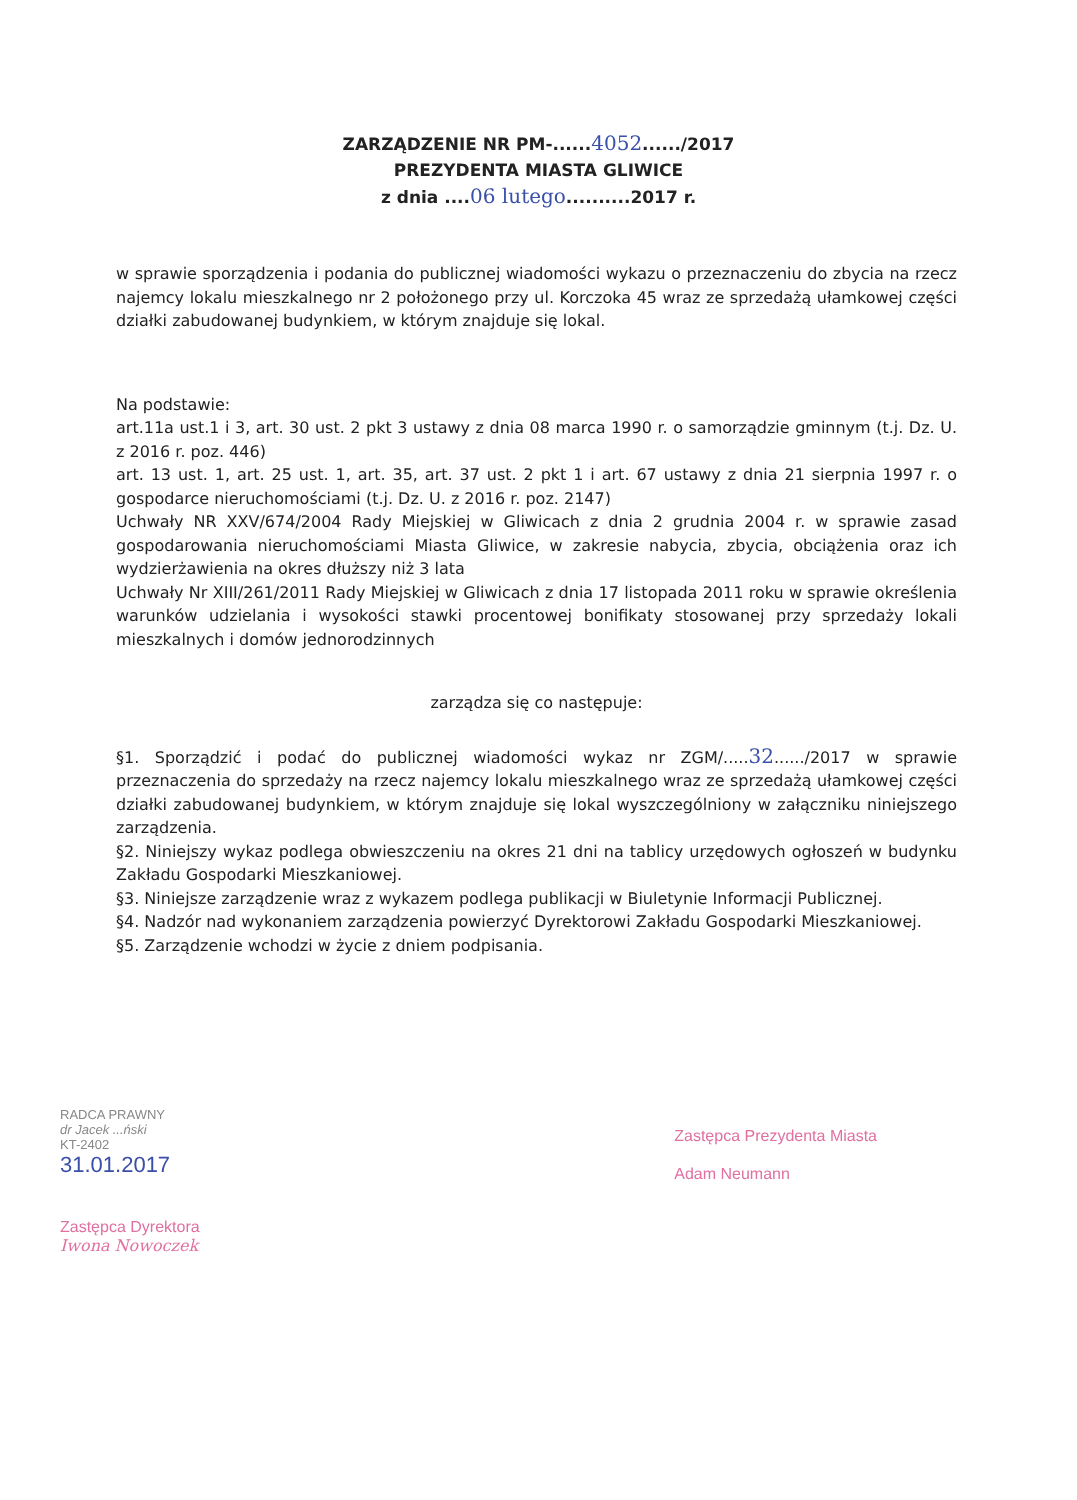ZARZĄDZENIE NR PM-......4052....../2017
PREZYDENTA MIASTA GLIWICE
z dnia ....06 lutego..........2017 r.
w sprawie sporządzenia i podania do publicznej wiadomości wykazu o przeznaczeniu do zbycia na rzecz najemcy lokalu mieszkalnego nr 2 położonego przy ul. Korczoka 45 wraz ze sprzedażą ułamkowej części działki zabudowanej budynkiem, w którym znajduje się lokal.
Na podstawie:
art.11a ust.1 i 3, art. 30 ust. 2 pkt 3 ustawy z dnia 08 marca 1990 r. o samorządzie gminnym (t.j. Dz. U. z 2016 r. poz. 446)
art. 13 ust. 1, art. 25 ust. 1, art. 35, art. 37 ust. 2 pkt 1 i art. 67 ustawy z dnia 21 sierpnia 1997 r. o gospodarce nieruchomościami (t.j. Dz. U. z 2016 r. poz. 2147)
Uchwały NR XXV/674/2004 Rady Miejskiej w Gliwicach z dnia 2 grudnia 2004 r. w sprawie zasad gospodarowania nieruchomościami Miasta Gliwice, w zakresie nabycia, zbycia, obciążenia oraz ich wydzierżawienia na okres dłuższy niż 3 lata
Uchwały Nr XIII/261/2011 Rady Miejskiej w Gliwicach z dnia 17 listopada 2011 roku w sprawie określenia warunków udzielania i wysokości stawki procentowej bonifikaty stosowanej przy sprzedaży lokali mieszkalnych i domów jednorodzinnych
zarządza się co następuje:
§1. Sporządzić i podać do publicznej wiadomości wykaz nr ZGM/.....32....../2017 w sprawie przeznaczenia do sprzedaży na rzecz najemcy lokalu mieszkalnego wraz ze sprzedażą ułamkowej części działki zabudowanej budynkiem, w którym znajduje się lokal wyszczególniony w załączniku niniejszego zarządzenia.
§2. Niniejszy wykaz podlega obwieszczeniu na okres 21 dni na tablicy urzędowych ogłoszeń w budynku Zakładu Gospodarki Mieszkaniowej.
§3. Niniejsze zarządzenie wraz z wykazem podlega publikacji w Biuletynie Informacji Publicznej.
§4. Nadzór nad wykonaniem zarządzenia powierzyć Dyrektorowi Zakładu Gospodarki Mieszkaniowej.
§5. Zarządzenie wchodzi w życie z dniem podpisania.
RADCA PRAWNY
dr Jacek ...ński
KT-2402
31.01.2017
Zastępca Dyrektora
Iwona Nowoczek
Zastępca Prezydenta Miasta
Adam Neumann